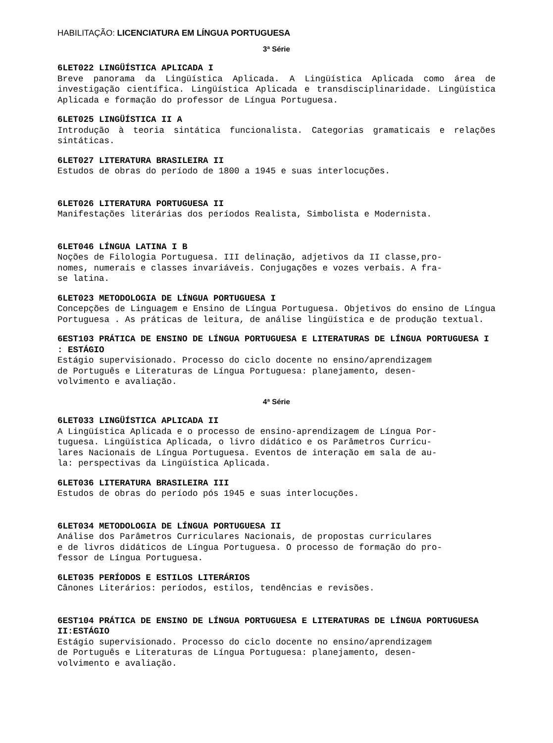HABILITAÇÃO: LICENCIATURA EM LÍNGUA PORTUGUESA
3ª Série
6LET022 LINGÜÍSTICA APLICADA I
Breve panorama da Lingüística Aplicada. A Lingüística Aplicada como área de investigação científica. Lingüística Aplicada e transdisciplinaridade. Lingüística Aplicada e formação do professor de Língua Portuguesa.
6LET025 LINGÜÍSTICA II A
Introdução à teoria sintática funcionalista. Categorias gramaticais e relações sintáticas.
6LET027 LITERATURA BRASILEIRA II
Estudos de obras do período de 1800 a 1945 e suas interlocuções.
6LET026 LITERATURA PORTUGUESA II
Manifestações literárias dos períodos Realista, Simbolista e Modernista.
6LET046 LÍNGUA LATINA I B
Noções de Filologia Portuguesa. III delinação, adjetivos da II classe,pro- nomes, numerais e classes invariáveis. Conjugações e vozes verbais. A fra- se latina.
6LET023 METODOLOGIA DE LÍNGUA PORTUGUESA I
Concepções de Linguagem e Ensino de Língua Portuguesa. Objetivos do ensino de Língua Portuguesa . As práticas de leitura, de análise lingüística e de produção textual.
6EST103 PRÁTICA DE ENSINO DE LÍNGUA PORTUGUESA E LITERATURAS DE LÍNGUA PORTUGUESA I : ESTÁGIO
Estágio supervisionado. Processo do ciclo docente no ensino/aprendizagem de Português e Literaturas de Língua Portuguesa: planejamento, desen- volvimento e avaliação.
4ª Série
6LET033 LINGÜÍSTICA APLICADA II
A Lingüística Aplicada e o processo de ensino-aprendizagem de Língua Por- tuguesa. Lingüística Aplicada, o livro didático e os Parâmetros Curricu- lares Nacionais de Língua Portuguesa. Eventos de interação em sala de au- la: perspectivas da Lingüística Aplicada.
6LET036 LITERATURA BRASILEIRA III
Estudos de obras do período pós 1945 e suas interlocuções.
6LET034 METODOLOGIA DE LÍNGUA PORTUGUESA II
Análise dos Parâmetros Curriculares Nacionais, de propostas curriculares e de livros didáticos de Língua Portuguesa. O processo de formação do pro- fessor de Língua Portuguesa.
6LET035 PERÍODOS E ESTILOS LITERÁRIOS
Cânones Literários: períodos, estilos, tendências e revisões.
6EST104 PRÁTICA DE ENSINO DE LÍNGUA PORTUGUESA E LITERATURAS DE LÍNGUA PORTUGUESA II:ESTÁGIO
Estágio supervisionado. Processo do ciclo docente no ensino/aprendizagem de Português e Literaturas de Língua Portuguesa: planejamento, desen- volvimento e avaliação.